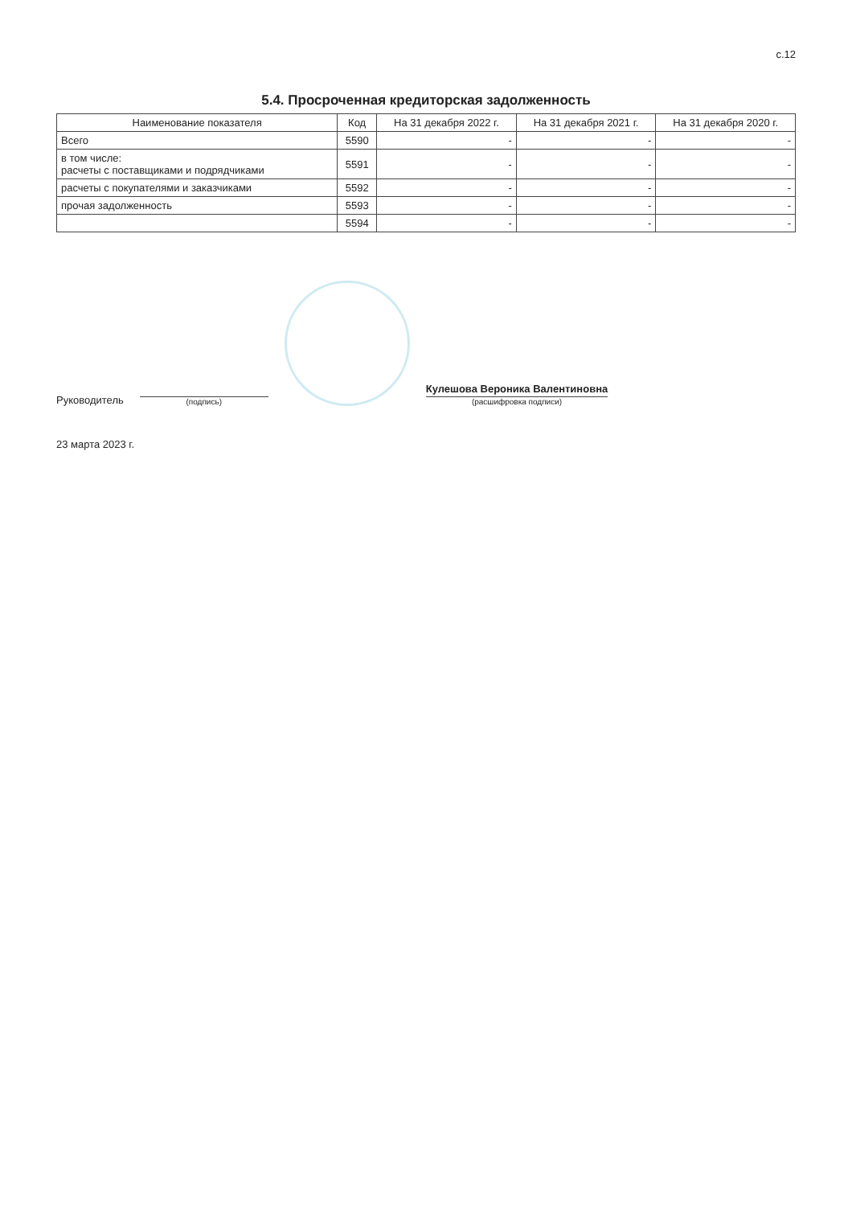с.12
5.4. Просроченная кредиторская задолженность
| Наименование показателя | Код | На 31 декабря 2022 г. | На 31 декабря 2021 г. | На 31 декабря 2020 г. |
| --- | --- | --- | --- | --- |
| Всего | 5590 | - | - | - |
| в том числе: расчеты с поставщиками и подрядчиками | 5591 | - | - | - |
| расчеты с покупателями и заказчиками | 5592 | - | - | - |
| прочая задолженность | 5593 | - | - | - |
| | 5594 | - | - | - |
Руководитель
(подпись)
Кулешова Вероника Валентиновна
(расшифровка подписи)
23 марта 2023 г.